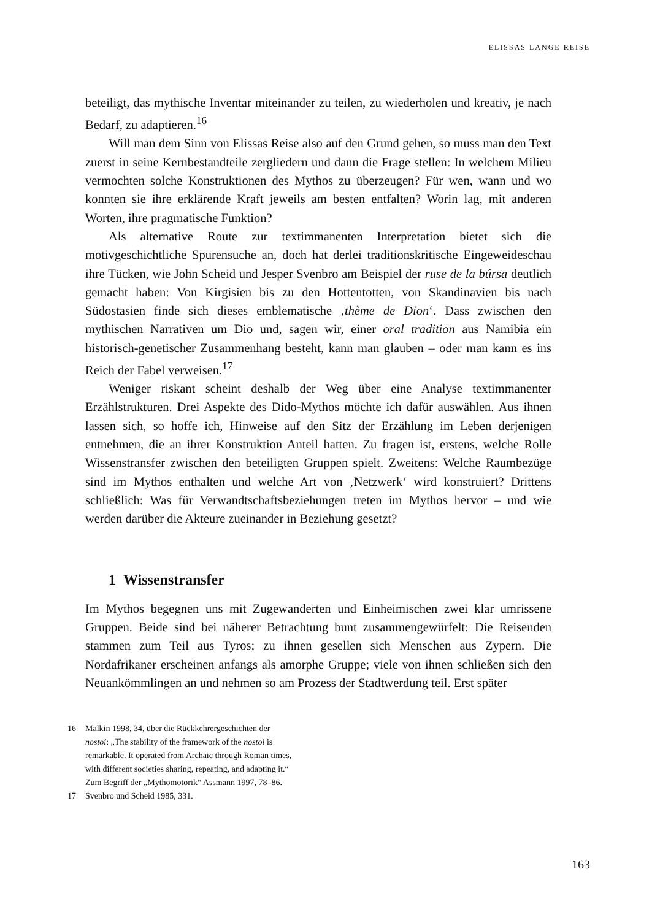ELISSAS LANGE REISE
beteiligt, das mythische Inventar miteinander zu teilen, zu wiederholen und kreativ, je nach Bedarf, zu adaptieren.<sup>16</sup>
Will man dem Sinn von Elissas Reise also auf den Grund gehen, so muss man den Text zuerst in seine Kernbestandteile zergliedern und dann die Frage stellen: In welchem Milieu vermochten solche Konstruktionen des Mythos zu überzeugen? Für wen, wann und wo konnten sie ihre erklärende Kraft jeweils am besten entfalten? Worin lag, mit anderen Worten, ihre pragmatische Funktion?
Als alternative Route zur textimmanenten Interpretation bietet sich die motivgeschichtliche Spurensuche an, doch hat derlei traditionskritische Eingeweideschau ihre Tücken, wie John Scheid und Jesper Svenbro am Beispiel der ruse de la búrsa deutlich gemacht haben: Von Kirgisien bis zu den Hottentotten, von Skandinavien bis nach Südostasien finde sich dieses emblematische ‚thème de Dion‘. Dass zwischen den mythischen Narrativen um Dio und, sagen wir, einer oral tradition aus Namibia ein historisch-genetischer Zusammenhang besteht, kann man glauben – oder man kann es ins Reich der Fabel verweisen.<sup>17</sup>
Weniger riskant scheint deshalb der Weg über eine Analyse textimmanenter Erzählstrukturen. Drei Aspekte des Dido-Mythos möchte ich dafür auswählen. Aus ihnen lassen sich, so hoffe ich, Hinweise auf den Sitz der Erzählung im Leben derjenigen entnehmen, die an ihrer Konstruktion Anteil hatten. Zu fragen ist, erstens, welche Rolle Wissenstransfer zwischen den beteiligten Gruppen spielt. Zweitens: Welche Raumbezüge sind im Mythos enthalten und welche Art von ‚Netzwerk‘ wird konstruiert? Drittens schließlich: Was für Verwandtschaftsbeziehungen treten im Mythos hervor – und wie werden darüber die Akteure zueinander in Beziehung gesetzt?
1 Wissenstransfer
Im Mythos begegnen uns mit Zugewanderten und Einheimischen zwei klar umrissene Gruppen. Beide sind bei näherer Betrachtung bunt zusammengewürfelt: Die Reisenden stammen zum Teil aus Tyros; zu ihnen gesellen sich Menschen aus Zypern. Die Nordafrikaner erscheinen anfangs als amorphe Gruppe; viele von ihnen schließen sich den Neuankömmlingen an und nehmen so am Prozess der Stadtwerdung teil. Erst später
16 Malkin 1998, 34, über die Rückkehrergeschichten der nostoi: „The stability of the framework of the nostoi is remarkable. It operated from Archaic through Roman times, with different societies sharing, repeating, and adapting it.“ Zum Begriff der „Mythomotorik“ Assmann 1997, 78–86.
17 Svenbro und Scheid 1985, 331.
163